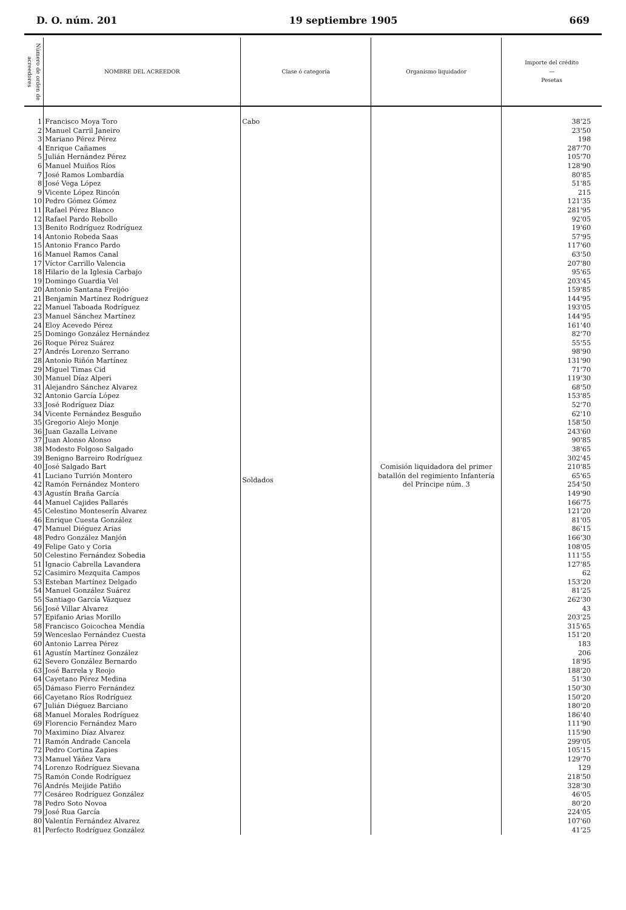D. O. núm. 201 19 septiembre 1905 669
| Número de orden de acreedores | NOMBRE DEL ACREEDOR | Clase ó categoría | Organismo liquidador | Importe del crédito — Pesetas |
| --- | --- | --- | --- | --- |
| 1 | Francisco Moya Toro | Cabo | Comisión liquidadora del primer batallón del regimiento Infantería del Príncipe núm. 3 | 38'25 |
| 2 | Manuel Carril Janeiro | Soldados | | 23'50 |
| 3 | Mariano Pérez Pérez | | | 198 |
| 4 | Enrique Cañames | | | 287'70 |
| 5 | Julián Hernández Pérez | | | 105'70 |
| 6 | Manuel Muiños Ríos | | | 128'90 |
| 7 | José Ramos Lombardía | | | 80'85 |
| 8 | José Vega López | | | 51'85 |
| 9 | Vicente López Rincón | | | 215 |
| 10 | Pedro Gómez Gómez | | | 121'35 |
| 11 | Rafael Pérez Blanco | | | 281'95 |
| 12 | Rafael Pardo Rebollo | | | 92'05 |
| 13 | Benito Rodríguez Rodríguez | | | 19'60 |
| 14 | Antonio Robeda Saas | | | 57'95 |
| 15 | Antonio Franco Pardo | | | 117'60 |
| 16 | Manuel Ramos Canal | | | 63'50 |
| 17 | Víctor Carrillo Valencia | | | 207'80 |
| 18 | Hilario de la Iglesia Carbajo | | | 95'65 |
| 19 | Domingo Guardia Vel | | | 203'45 |
| 20 | Antonio Santana Freijóo | | | 159'85 |
| 21 | Benjamín Martínez Rodríguez | | | 144'95 |
| 22 | Manuel Taboada Rodríguez | | | 193'05 |
| 23 | Manuel Sánchez Martínez | | | 144'95 |
| 24 | Eloy Acevedo Pérez | | | 161'40 |
| 25 | Domingo González Hernández | | | 82'70 |
| 26 | Roque Pérez Suárez | | | 55'55 |
| 27 | Andrés Lorenzo Serrano | | | 98'90 |
| 28 | Antonio Riñón Martínez | | | 131'90 |
| 29 | Miguel Timas Cid | | | 71'70 |
| 30 | Manuel Díaz Alperi | | | 119'30 |
| 31 | Alejandro Sánchez Alvarez | | | 68'50 |
| 32 | Antonio García López | | | 153'85 |
| 33 | José Rodríguez Díaz | | | 52'70 |
| 34 | Vicente Fernández Besguño | | | 62'10 |
| 35 | Gregorio Alejo Monje | | | 158'50 |
| 36 | Juan Gazalla Leivane | | | 243'60 |
| 37 | Juan Alonso Alonso | | | 90'85 |
| 38 | Modesto Folgoso Salgado | | | 38'65 |
| 39 | Benigno Barreiro Rodríguez | | | 302'45 |
| 40 | José Salgado Bart | | | 210'85 |
| 41 | Luciano Turrión Montero | | | 65'65 |
| 42 | Ramón Fernández Montero | | | 254'50 |
| 43 | Agustín Braña García | | | 149'90 |
| 44 | Manuel Cajides Pallarés | | | 166'75 |
| 45 | Celestino Monteserín Alvarez | | | 121'20 |
| 46 | Enrique Cuesta González | | | 81'05 |
| 47 | Manuel Diéguez Arias | | | 86'15 |
| 48 | Pedro González Manjón | | | 166'30 |
| 49 | Felipe Gato y Coria | | | 108'05 |
| 50 | Celestino Fernández Sobedia | | | 111'55 |
| 51 | Ignacio Cabrella Lavandera | | | 127'85 |
| 52 | Casimiro Mezquita Campos | | | 62 |
| 53 | Esteban Martínez Delgado | | | 153'20 |
| 54 | Manuel González Suárez | | | 81'25 |
| 55 | Santiago García Vázquez | | | 262'30 |
| 56 | José Villar Alvarez | | | 43 |
| 57 | Epifanio Arias Morillo | | | 203'25 |
| 58 | Francisco Goicochea Mendía | | | 315'65 |
| 59 | Wenceslao Fernández Cuesta | | | 151'20 |
| 60 | Antonio Larrea Pérez | | | 183 |
| 61 | Agustín Martínez González | | | 206 |
| 62 | Severo González Bernardo | | | 18'95 |
| 63 | José Barrela y Reojo | | | 188'20 |
| 64 | Cayetano Pérez Medina | | | 51'30 |
| 65 | Dámaso Fierro Fernández | | | 150'30 |
| 66 | Cayetano Ríos Rodríguez | | | 150'20 |
| 67 | Julián Diéguez Barciano | | | 180'20 |
| 68 | Manuel Morales Rodríguez | | | 186'40 |
| 69 | Florencio Fernández Maro | | | 111'90 |
| 70 | Maximino Díaz Alvarez | | | 115'90 |
| 71 | Ramón Andrade Cancela | | | 299'05 |
| 72 | Pedro Cortina Zapies | | | 105'15 |
| 73 | Manuel Yáñez Vara | | | 129'70 |
| 74 | Lorenzo Rodríguez Sievana | | | 129 |
| 75 | Ramón Conde Rodríguez | | | 218'50 |
| 76 | Andrés Meijide Patiño | | | 328'30 |
| 77 | Cesáreo Rodríguez González | | | 46'05 |
| 78 | Pedro Soto Novoa | | | 80'20 |
| 79 | José Rua García | | | 224'05 |
| 80 | Valentín Fernández Alvarez | | | 107'60 |
| 81 | Perfecto Rodríguez González | | | 41'25 |